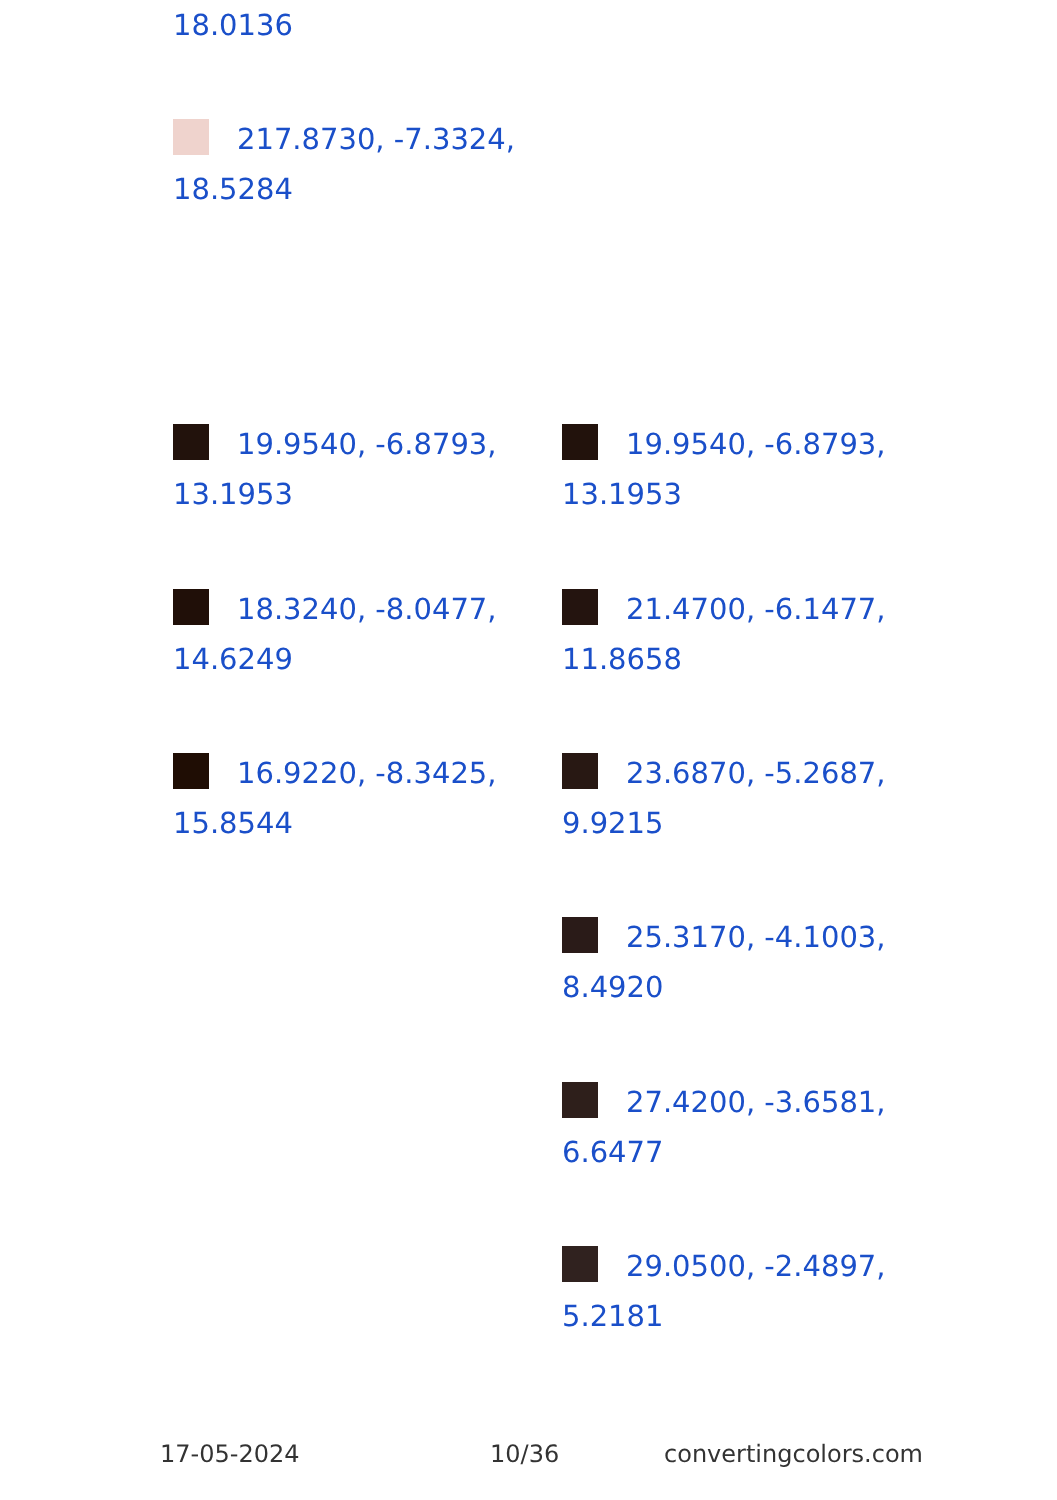18.0136
217.8730, -7.3324, 18.5284
19.9540, -6.8793, 13.1953
19.9540, -6.8793, 13.1953
18.3240, -8.0477, 14.6249
21.4700, -6.1477, 11.8658
16.9220, -8.3425, 15.8544
23.6870, -5.2687, 9.9215
25.3170, -4.1003, 8.4920
27.4200, -3.6581, 6.6477
29.0500, -2.4897, 5.2181
17-05-2024 10/36 convertingcolors.com